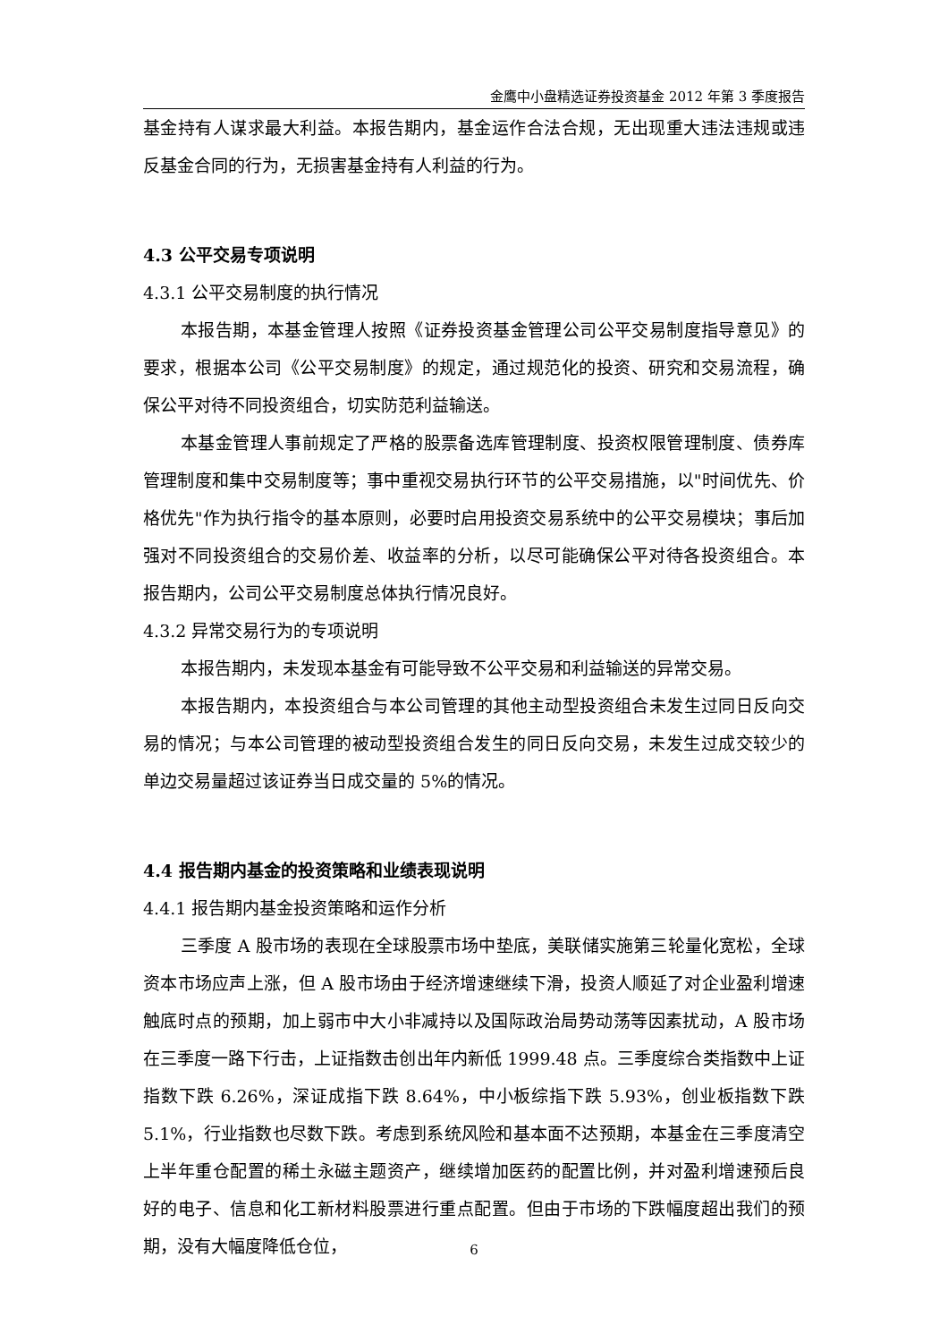金鹰中小盘精选证券投资基金 2012 年第 3 季度报告
基金持有人谋求最大利益。本报告期内，基金运作合法合规，无出现重大违法违规或违反基金合同的行为，无损害基金持有人利益的行为。
4.3 公平交易专项说明
4.3.1 公平交易制度的执行情况
本报告期，本基金管理人按照《证券投资基金管理公司公平交易制度指导意见》的要求，根据本公司《公平交易制度》的规定，通过规范化的投资、研究和交易流程，确保公平对待不同投资组合，切实防范利益输送。
本基金管理人事前规定了严格的股票备选库管理制度、投资权限管理制度、债券库管理制度和集中交易制度等；事中重视交易执行环节的公平交易措施，以"时间优先、价格优先"作为执行指令的基本原则，必要时启用投资交易系统中的公平交易模块；事后加强对不同投资组合的交易价差、收益率的分析，以尽可能确保公平对待各投资组合。本报告期内，公司公平交易制度总体执行情况良好。
4.3.2 异常交易行为的专项说明
本报告期内，未发现本基金有可能导致不公平交易和利益输送的异常交易。
本报告期内，本投资组合与本公司管理的其他主动型投资组合未发生过同日反向交易的情况；与本公司管理的被动型投资组合发生的同日反向交易，未发生过成交较少的单边交易量超过该证券当日成交量的 5%的情况。
4.4 报告期内基金的投资策略和业绩表现说明
4.4.1 报告期内基金投资策略和运作分析
三季度 A 股市场的表现在全球股票市场中垫底，美联储实施第三轮量化宽松，全球资本市场应声上涨，但 A 股市场由于经济增速继续下滑，投资人顺延了对企业盈利增速触底时点的预期，加上弱市中大小非减持以及国际政治局势动荡等因素扰动，A 股市场在三季度一路下行击，上证指数击创出年内新低 1999.48 点。三季度综合类指数中上证指数下跌 6.26%，深证成指下跌 8.64%，中小板综指下跌 5.93%，创业板指数下跌 5.1%，行业指数也尽数下跌。考虑到系统风险和基本面不达预期，本基金在三季度清空上半年重仓配置的稀土永磁主题资产，继续增加医药的配置比例，并对盈利增速预后良好的电子、信息和化工新材料股票进行重点配置。但由于市场的下跌幅度超出我们的预期，没有大幅度降低仓位，
6